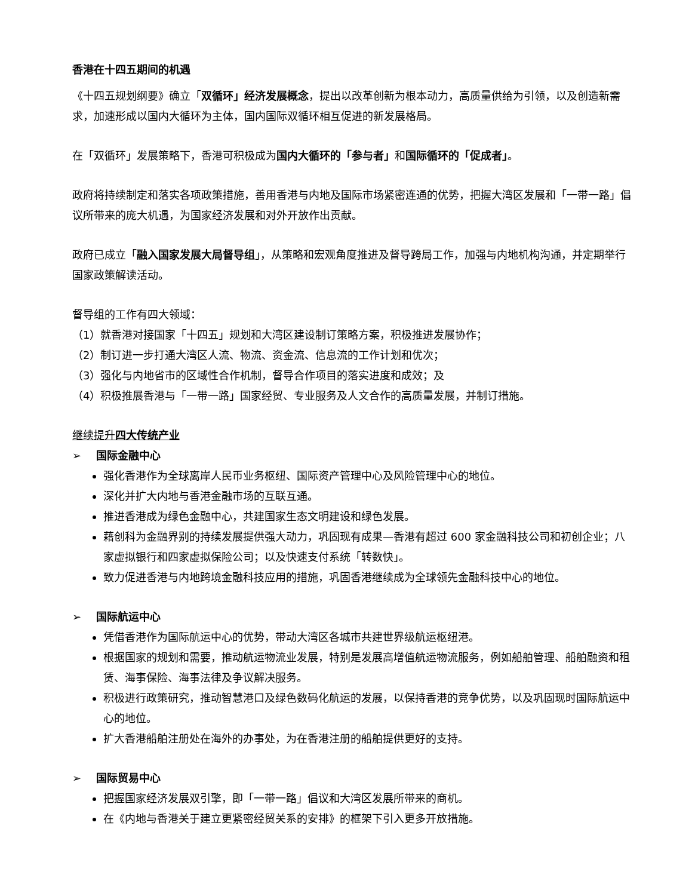香港在十四五期间的机遇
《十四五规划纲要》确立「双循环」经济发展概念，提出以改革创新为根本动力，高质量供给为引领，以及创造新需求，加速形成以国内大循环为主体，国内国际双循环相互促进的新发展格局。
在「双循环」发展策略下，香港可积极成为国内大循环的「参与者」和国际循环的「促成者」。
政府将持续制定和落实各项政策措施，善用香港与内地及国际市场紧密连通的优势，把握大湾区发展和「一带一路」倡议所带来的庞大机遇，为国家经济发展和对外开放作出贡献。
政府已成立「融入国家发展大局督导组」，从策略和宏观角度推进及督导跨局工作，加强与内地机构沟通，并定期举行国家政策解读活动。
督导组的工作有四大领域：
（1）就香港对接国家「十四五」规划和大湾区建设制订策略方案，积极推进发展协作；
（2）制订进一步打通大湾区人流、物流、资金流、信息流的工作计划和优次；
（3）强化与内地省市的区域性合作机制，督导合作项目的落实进度和成效；及
（4）积极推展香港与「一带一路」国家经贸、专业服务及人文合作的高质量发展，并制订措施。
继续提升四大传统产业
➢ 国际金融中心
强化香港作为全球离岸人民币业务枢纽、国际资产管理中心及风险管理中心的地位。
深化并扩大内地与香港金融市场的互联互通。
推进香港成为绿色金融中心，共建国家生态文明建设和绿色发展。
藉创科为金融界别的持续发展提供强大动力，巩固现有成果—香港有超过 600 家金融科技公司和初创企业；八家虚拟银行和四家虚拟保险公司；以及快速支付系统「转数快」。
致力促进香港与内地跨境金融科技应用的措施，巩固香港继续成为全球领先金融科技中心的地位。
➢ 国际航运中心
凭借香港作为国际航运中心的优势，带动大湾区各城市共建世界级航运枢纽港。
根据国家的规划和需要，推动航运物流业发展，特别是发展高增值航运物流服务，例如船舶管理、船舶融资和租赁、海事保险、海事法律及争议解决服务。
积极进行政策研究，推动智慧港口及绿色数码化航运的发展，以保持香港的竞争优势，以及巩固现时国际航运中心的地位。
扩大香港船舶注册处在海外的办事处，为在香港注册的船舶提供更好的支持。
➢ 国际贸易中心
把握国家经济发展双引擎，即「一带一路」倡议和大湾区发展所带来的商机。
在《内地与香港关于建立更紧密经贸关系的安排》的框架下引入更多开放措施。